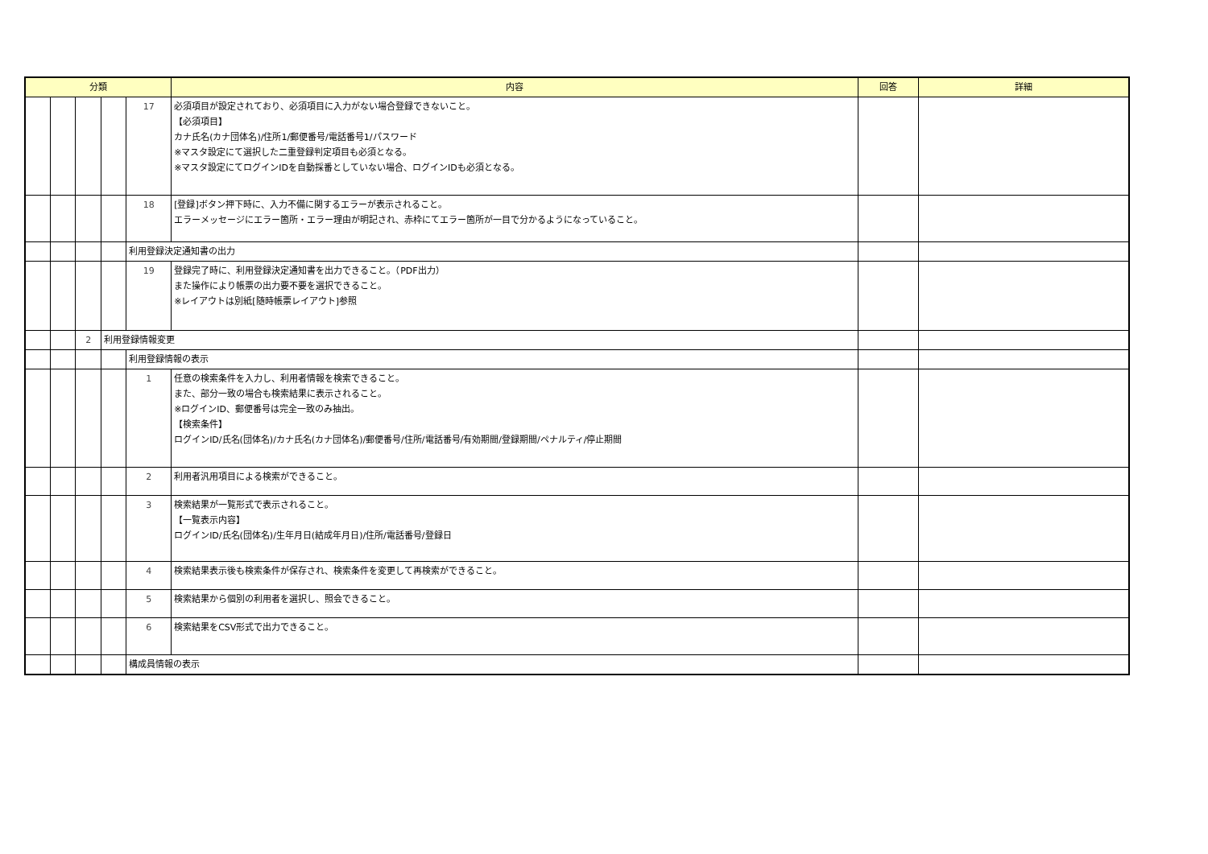| 分類 | | | | | 内容 | 回答 | 詳細 |
| --- | --- | --- | --- | --- | --- | --- | --- |
| | | | | 17 | 必須項目が設定されており、必須項目に入力がない場合登録できないこと。 【必須項目】 カナ氏名(カナ団体名)/住所1/郵便番号/電話番号1/パスワード ※マスタ設定にて選択した二重登録判定項目も必須となる。 ※マスタ設定にてログインIDを自動採番としていない場合、ログインIDも必須となる。 | | |
| | | | | 18 | [登録]ボタン押下時に、入力不備に関するエラーが表示されること。 エラーメッセージにエラー箇所・エラー理由が明記され、赤枠にてエラー箇所が一目で分かるようになっていること。 | | |
| | | | | 利用登録決定通知書の出力 | | | |
| | | | | 19 | 登録完了時に、利用登録決定通知書を出力できること。（PDF出力） また操作により帳票の出力要不要を選択できること。 ※レイアウトは別紙[随時帳票レイアウト]参照 | | |
| | | 2 | 利用登録情報変更 | | | | |
| | | | | 利用登録情報の表示 | | | |
| | | | | 1 | 任意の検索条件を入力し、利用者情報を検索できること。 また、部分一致の場合も検索結果に表示されること。 ※ログインID、郵便番号は完全一致のみ抽出。 【検索条件】 ログインID/氏名(団体名)/カナ氏名(カナ団体名)/郵便番号/住所/電話番号/有効期間/登録期間/ペナルティ/停止期間 | | |
| | | | | 2 | 利用者汎用項目による検索ができること。 | | |
| | | | | 3 | 検索結果が一覧形式で表示されること。 【一覧表示内容】 ログインID/氏名(団体名)/生年月日(結成年月日)/住所/電話番号/登録日 | | |
| | | | | 4 | 検索結果表示後も検索条件が保存され、検索条件を変更して再検索ができること。 | | |
| | | | | 5 | 検索結果から個別の利用者を選択し、照会できること。 | | |
| | | | | 6 | 検索結果をCSV形式で出力できること。 | | |
| | | | | 構成員情報の表示 | | | |